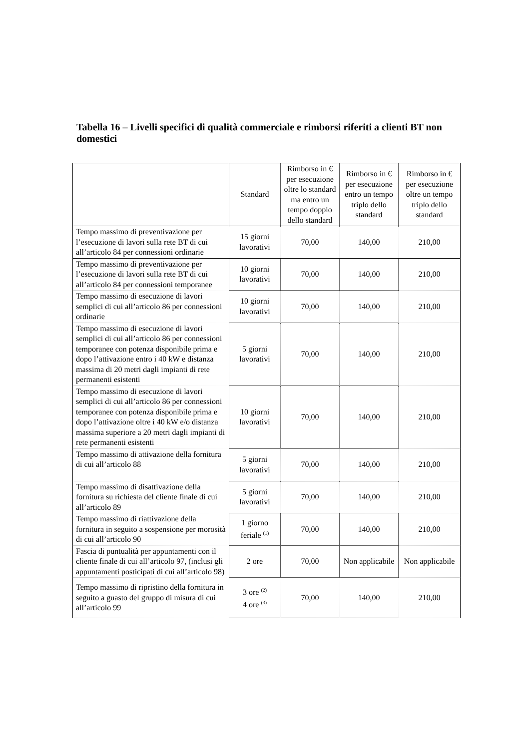Tabella 16 – Livelli specifici di qualità commerciale e rimborsi riferiti a clienti BT non domestici
| | Standard | Rimborso in € per esecuzione oltre lo standard ma entro un tempo doppio dello standard | Rimborso in € per esecuzione entro un tempo triplo dello standard | Rimborso in € per esecuzione oltre un tempo triplo dello standard |
| --- | --- | --- | --- | --- |
| Tempo massimo di preventivazione per l’esecuzione di lavori sulla rete BT di cui all’articolo 84 per connessioni ordinarie | 15 giorni lavorativi | 70,00 | 140,00 | 210,00 |
| Tempo massimo di preventivazione per l’esecuzione di lavori sulla rete BT di cui all’articolo 84 per connessioni temporanee | 10 giorni lavorativi | 70,00 | 140,00 | 210,00 |
| Tempo massimo di esecuzione di lavori semplici di cui all’articolo 86 per connessioni ordinarie | 10 giorni lavorativi | 70,00 | 140,00 | 210,00 |
| Tempo massimo di esecuzione di lavori semplici di cui all’articolo 86 per connessioni temporanee con potenza disponibile prima e dopo l’attivazione entro i 40 kW e distanza massima di 20 metri dagli impianti di rete permanenti esistenti | 5 giorni lavorativi | 70,00 | 140,00 | 210,00 |
| Tempo massimo di esecuzione di lavori semplici di cui all’articolo 86 per connessioni temporanee con potenza disponibile prima e dopo l’attivazione oltre i 40 kW e/o distanza massima superiore a 20 metri dagli impianti di rete permanenti esistenti | 10 giorni lavorativi | 70,00 | 140,00 | 210,00 |
| Tempo massimo di attivazione della fornitura di cui all’articolo 88 | 5 giorni lavorativi | 70,00 | 140,00 | 210,00 |
| Tempo massimo di disattivazione della fornitura su richiesta del cliente finale di cui all’articolo 89 | 5 giorni lavorativi | 70,00 | 140,00 | 210,00 |
| Tempo massimo di riattivazione della fornitura in seguito a sospensione per morosità di cui all’articolo 90 | 1 giorno feriale <sup>(1)</sup> | 70,00 | 140,00 | 210,00 |
| Fascia di puntualità per appuntamenti con il cliente finale di cui all’articolo 97, (inclusi gli appuntamenti posticipati di cui all’articolo 98) | 2 ore | 70,00 | Non applicabile | Non applicabile |
| Tempo massimo di ripristino della fornitura in seguito a guasto del gruppo di misura di cui all’articolo 99 | 3 ore <sup>(2)</sup> 4 ore <sup>(3)</sup> | 70,00 | 140,00 | 210,00 |